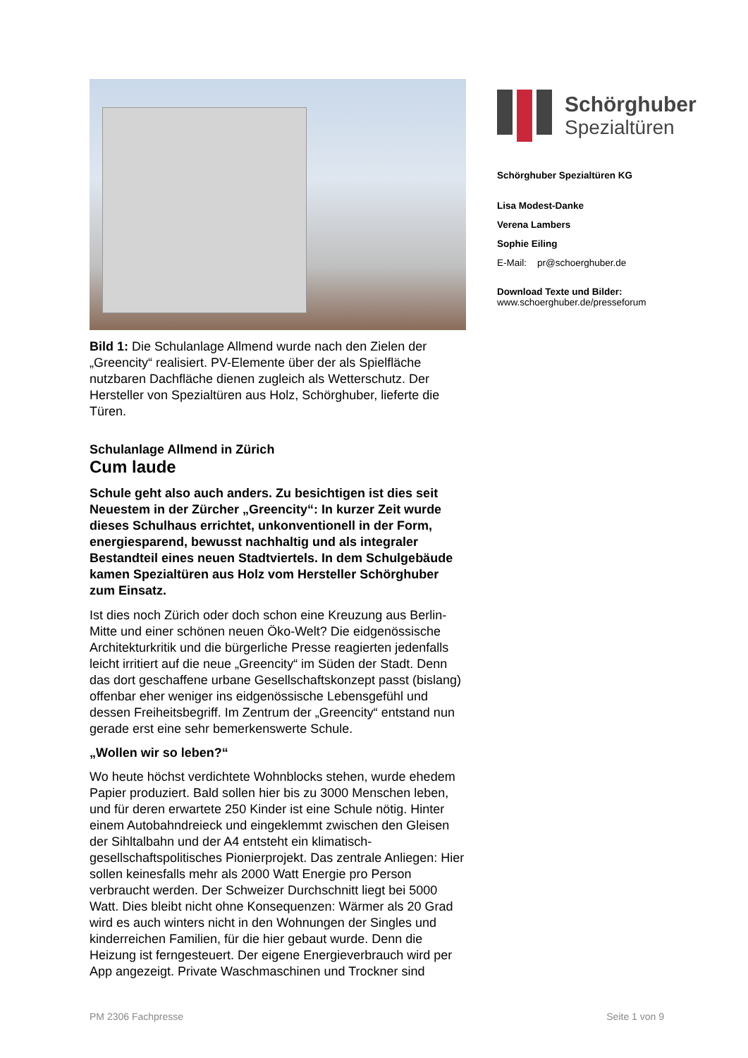Bild 1: Die Schulanlage Allmend wurde nach den Zielen der „Greencity“ realisiert. PV-Elemente über der als Spielfläche nutzbaren Dachfläche dienen zugleich als Wetterschutz. Der Hersteller von Spezialtüren aus Holz, Schörghuber, lieferte die Türen.
Schulanlage Allmend in Zürich
Cum laude
Schule geht also auch anders. Zu besichtigen ist dies seit Neuestem in der Zürcher „Greencity“: In kurzer Zeit wurde dieses Schulhaus errichtet, unkonventionell in der Form, energiesparend, bewusst nachhaltig und als integraler Bestandteil eines neuen Stadtviertels. In dem Schulgebäude kamen Spezialtüren aus Holz vom Her­steller Schörghuber zum Einsatz.
Ist dies noch Zürich oder doch schon eine Kreuzung aus Berlin-Mitte und einer schönen neuen Öko-Welt? Die eidge­nössische Architekturkritik und die bürgerliche Presse rea­gierten jedenfalls leicht irritiert auf die neue „Greencity“ im Süden der Stadt. Denn das dort geschaffene urbane Gesell­schaftskonzept passt (bislang) offenbar eher weniger ins eid­genössische Lebensgefühl und dessen Freiheitsbegriff. Im Zentrum der „Greencity“ entstand nun gerade erst eine sehr bemerkenswerte Schule.
„Wollen wir so leben?“
Wo heute höchst verdichtete Wohnblocks stehen, wurde ehedem Papier produziert. Bald sollen hier bis zu 3000 Men­schen leben, und für deren erwartete 250 Kinder ist eine Schule nötig. Hinter einem Autobahndreieck und einge­klemmt zwischen den Gleisen der Sihltalbahn und der A4 entsteht ein klimatisch-gesellschaftspolitisches Pionierpro­jekt. Das zentrale Anliegen: Hier sollen keinesfalls mehr als 2000 Watt Energie pro Person verbraucht werden. Der Schweizer Durchschnitt liegt bei 5000 Watt. Dies bleibt nicht ohne Konsequenzen: Wärmer als 20 Grad wird es auch win­ters nicht in den Wohnungen der Singles und kinderreichen Familien, für die hier gebaut wurde. Denn die Heizung ist ferngesteuert. Der eigene Energieverbrauch wird per App angezeigt. Private Waschmaschinen und Trockner sind
Schörghuber
Spezialtüren
Schörghuber Spezialtüren KG
Lisa Modest-Danke
Verena Lambers
Sophie Eiling
E-Mail: pr@schoerghuber.de
Download Texte und Bilder:
www.schoerghuber.de/presseforum
PM 2306 Fachpresse Seite 1 von 9